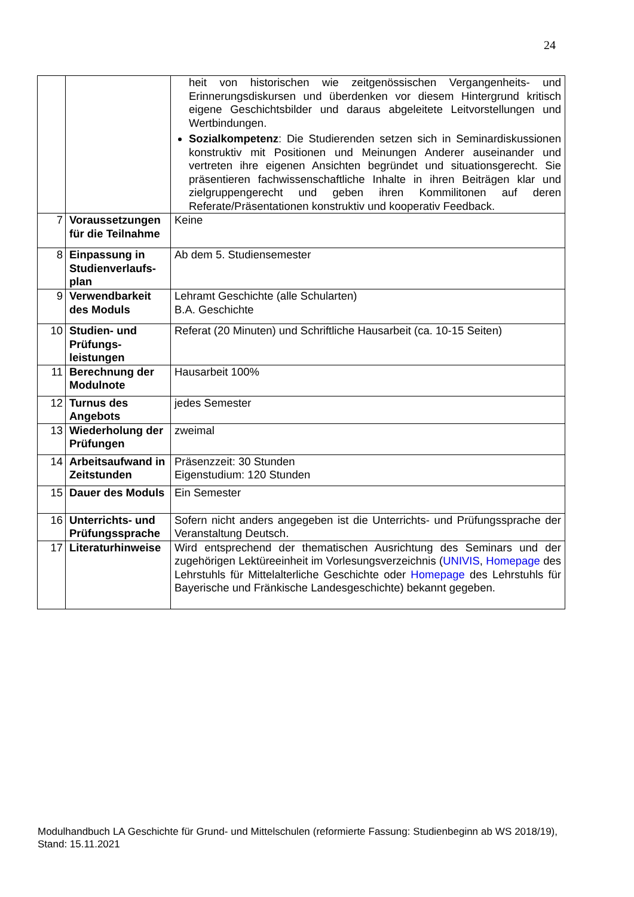24
| | | heit von historischen wie zeitgenössischen Vergangenheits- und Erinnerungsdiskursen und überdenken vor diesem Hintergrund kritisch eigene Geschichtsbilder und daraus abgeleitete Leitvorstellungen und Wertbindungen. Sozialkompetenz : Die Studierenden setzen sich in Seminardiskussionen konstruktiv mit Positionen und Meinungen Anderer auseinander und vertreten ihre eigenen Ansichten begründet und situationsgerecht. Sie präsentieren fachwissenschaftliche Inhalte in ihren Beiträgen klar und zielgruppengerecht und geben ihren Kommilitonen auf deren Referate/Präsentationen konstruktiv und kooperativ Feedback. |
| 7 | Voraussetzungen für die Teilnahme | Keine |
| 8 | Einpassung in Studienverlaufs-plan | Ab dem 5. Studiensemester |
| 9 | Verwendbarkeit des Moduls | Lehramt Geschichte (alle Schularten) B.A. Geschichte |
| 10 | Studien- und Prüfungs-leistungen | Referat (20 Minuten) und Schriftliche Hausarbeit (ca. 10-15 Seiten) |
| 11 | Berechnung der Modulnote | Hausarbeit 100% |
| 12 | Turnus des Angebots | jedes Semester |
| 13 | Wiederholung der Prüfungen | zweimal |
| 14 | Arbeitsaufwand in Zeitstunden | Präsenzzeit: 30 Stunden Eigenstudium: 120 Stunden |
| 15 | Dauer des Moduls | Ein Semester |
| 16 | Unterrichts- und Prüfungssprache | Sofern nicht anders angegeben ist die Unterrichts- und Prüfungssprache der Veranstaltung Deutsch. |
| 17 | Literaturhinweise | Wird entsprechend der thematischen Ausrichtung des Seminars und der zugehörigen Lektüreeinheit im Vorlesungsverzeichnis ( UNIVIS , Homepage des Lehrstuhls für Mittelalterliche Geschichte oder Homepage des Lehrstuhls für Bayerische und Fränkische Landesgeschichte) bekannt gegeben. |
Modulhandbuch LA Geschichte für Grund- und Mittelschulen (reformierte Fassung: Studienbeginn ab WS 2018/19), Stand: 15.11.2021